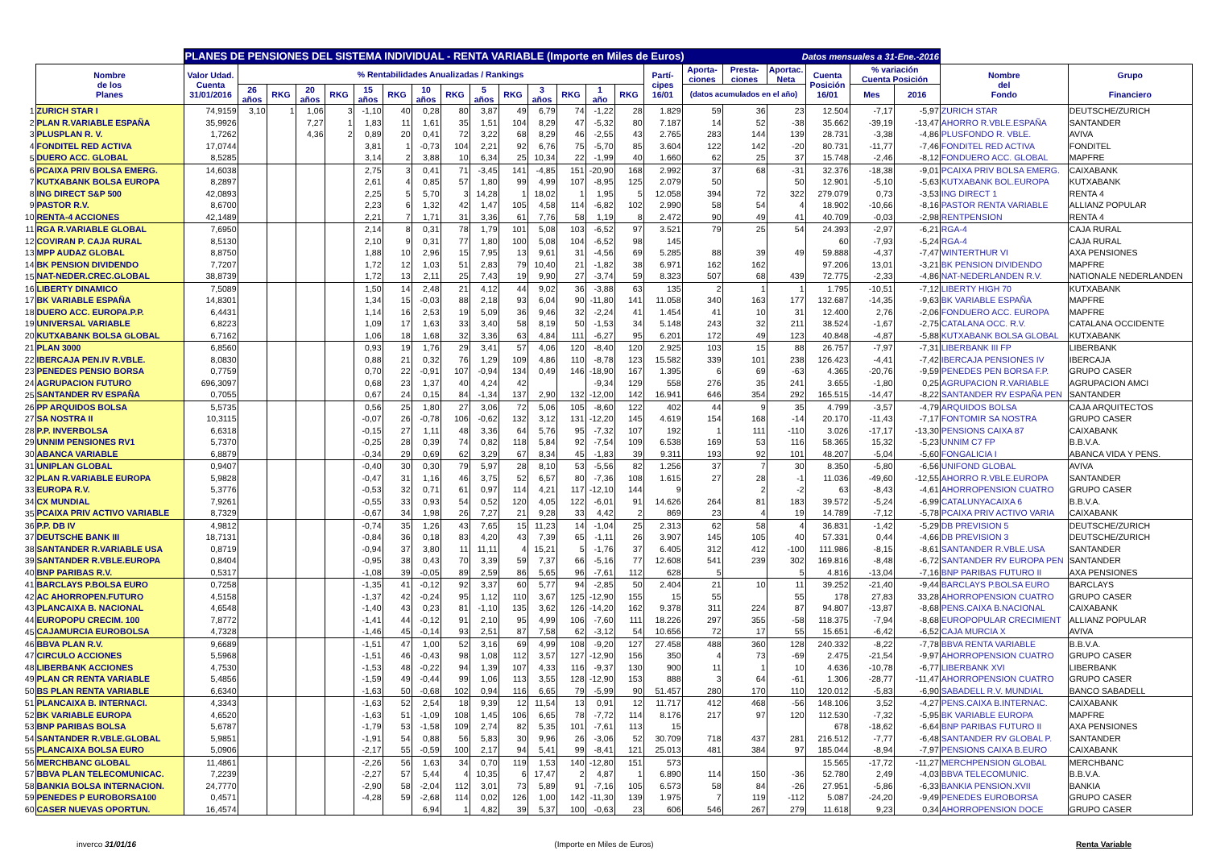| | | PLANES DE PENSIONES DEL SISTEMA INDIVIDUAL - RENTA VARIABLE (Importe en Miles de Euros) Datos mensuales a 31-Ene.-2016 | | | | | | | | | | | | | | | | | | | | | | | |
| --- | --- | --- | --- | --- | --- | --- | --- | --- | --- | --- | --- | --- | --- | --- | --- | --- | --- | --- | --- | --- | --- | --- | --- | --- | --- |
| | Nombre de los Planes | Valor Udad. Cuenta 31/01/2016 | % Rentabilidades Anualizadas / Rankings | | | | | | | | | | | | | | Partí- cipes 16/01 | Aporta- ciones | Presta- ciones | Aportac. Neta | Cuenta Posición 16/01 | % variación Cuenta Posición | | Nombre del Fondo | Grupo Financiero |
| | | | 26 años | RKG | 20 años | RKG | 15 años | RKG | 10 años | RKG | 5 años | RKG | 3 años | RKG | 1 año | RKG | | (datos acumulados en el año) | | | | Mes | 2016 | | |
| 1 | ZURICH STAR I | 74,9159 | 3,10 | 1 | 1,06 | 3 | -1,10 | 40 | 0,28 | 80 | 3,87 | 49 | 6,79 | 74 | -1,22 | 28 | 1.829 | 59 | 36 | 23 | 12.504 | -7,17 | -5,97 | ZURICH STAR | DEUTSCHE/ZURICH |
| 2 | PLAN R.VARIABLE ESPAÑA | 35,9926 | | | 7,27 | 1 | 1,83 | 11 | 1,61 | 35 | 1,51 | 104 | 8,29 | 47 | -5,32 | 80 | 7.187 | 14 | 52 | -38 | 35.662 | -39,19 | -13,47 | AHORRO R.VBLE.ESPAÑA | SANTANDER |
| 3 | PLUSPLAN R. V. | 1,7262 | | | 4,36 | 2 | 0,89 | 20 | 0,41 | 72 | 3,22 | 68 | 8,29 | 46 | -2,55 | 43 | 2.765 | 283 | 144 | 139 | 28.731 | -3,38 | -4,86 | PLUSFONDO R. VBLE. | AVIVA |
| 4 | FONDITEL RED ACTIVA | 17,0744 | | | | | 3,81 | 1 | -0,73 | 104 | 2,21 | 92 | 6,76 | 75 | -5,70 | 85 | 3.604 | 122 | 142 | -20 | 80.731 | -11,77 | -7,46 | FONDITEL RED ACTIVA | FONDITEL |
| 5 | DUERO ACC. GLOBAL | 8,5285 | | | | | 3,14 | 2 | 3,88 | 10 | 6,34 | 25 | 10,34 | 22 | -1,99 | 40 | 1.660 | 62 | 25 | 37 | 15.748 | -2,46 | -8,12 | FONDUERO ACC. GLOBAL | MAPFRE |
| 6 | PCAIXA PRIV BOLSA EMERG. | 14,6038 | | | | | 2,75 | 3 | 0,41 | 71 | -3,45 | 141 | -4,85 | 151 | -20,90 | 168 | 2.992 | 37 | 68 | -31 | 32.376 | -18,38 | -9,01 | PCAIXA PRIV BOLSA EMERG. | CAIXABANK |
| 7 | KUTXABANK BOLSA EUROPA | 8,2897 | | | | | 2,61 | 4 | 0,85 | 57 | 1,80 | 99 | 4,99 | 107 | -8,95 | 125 | 2.079 | 50 | | 50 | 12.901 | -5,10 | -5,63 | KUTXABANK BOL.EUROPA | KUTXABANK |
| 8 | ING DIRECT S&P 500 | 42,0893 | | | | | 2,25 | 5 | 5,70 | 3 | 14,28 | 1 | 18,02 | 1 | 1,95 | 5 | 12.058 | 394 | 72 | 322 | 279.079 | 0,73 | -3,53 | ING DIRECT 1 | RENTA 4 |
| 9 | PASTOR R.V. | 8,6700 | | | | | 2,23 | 6 | 1,32 | 42 | 1,47 | 105 | 4,58 | 114 | -6,82 | 102 | 2.990 | 58 | 54 | 4 | 18.902 | -10,66 | -8,16 | PASTOR RENTA VARIABLE | ALLIANZ POPULAR |
| 10 | RENTA-4 ACCIONES | 42,1489 | | | | | 2,21 | 7 | 1,71 | 31 | 3,36 | 61 | 7,76 | 58 | 1,19 | 8 | 2.472 | 90 | 49 | 41 | 40.709 | -0,03 | -2,98 | RENTPENSION | RENTA 4 |
| 11 | RGA R.VARIABLE GLOBAL | 7,6950 | | | | | 2,14 | 8 | 0,31 | 78 | 1,79 | 101 | 5,08 | 103 | -6,52 | 97 | 3.521 | 79 | 25 | 54 | 24.393 | -2,97 | -6,21 | RGA-4 | CAJA RURAL |
| 12 | COVIRAN P. CAJA RURAL | 8,5130 | | | | | 2,10 | 9 | 0,31 | 77 | 1,80 | 100 | 5,08 | 104 | -6,52 | 98 | 145 | | | | 60 | -7,93 | -5,24 | RGA-4 | CAJA RURAL |
| 13 | MPP AUDAZ GLOBAL | 8,8750 | | | | | 1,88 | 10 | 2,96 | 15 | 7,95 | 13 | 9,61 | 31 | -4,56 | 69 | 5.285 | 88 | 39 | 49 | 59.888 | -4,37 | -7,47 | WINTERTHUR VI | AXA PENSIONES |
| 14 | BK PENSION DIVIDENDO | 7,7207 | | | | | 1,72 | 12 | 1,03 | 51 | 2,83 | 79 | 10,40 | 21 | -1,82 | 38 | 6.971 | 162 | 162 | | 97.206 | 13,01 | -3,21 | BK PENSION DIVIDENDO | MAPFRE |
| 15 | NAT-NEDER.CREC.GLOBAL | 38,8739 | | | | | 1,72 | 13 | 2,11 | 25 | 7,43 | 19 | 9,90 | 27 | -3,74 | 59 | 8.323 | 507 | 68 | 439 | 72.775 | -2,33 | -4,86 | NAT-NEDERLANDEN R.V. | NATIONALE NEDERLANDEN |
| 16 | LIBERTY DINAMICO | 7,5089 | | | | | 1,50 | 14 | 2,48 | 21 | 4,12 | 44 | 9,02 | 36 | -3,88 | 63 | 135 | 2 | 1 | 1 | 1.795 | -10,51 | -7,12 | LIBERTY HIGH 70 | KUTXABANK |
| 17 | BK VARIABLE ESPAÑA | 14,8301 | | | | | 1,34 | 15 | -0,03 | 88 | 2,18 | 93 | 6,04 | 90 | -11,80 | 141 | 11.058 | 340 | 163 | 177 | 132.687 | -14,35 | -9,63 | BK VARIABLE ESPAÑA | MAPFRE |
| 18 | DUERO ACC. EUROPA.P.P. | 6,4431 | | | | | 1,14 | 16 | 2,53 | 19 | 5,09 | 36 | 9,46 | 32 | -2,24 | 41 | 1.454 | 41 | 10 | 31 | 12.400 | 2,76 | -2,06 | FONDUERO ACC. EUROPA | MAPFRE |
| 19 | UNIVERSAL VARIABLE | 6,8223 | | | | | 1,09 | 17 | 1,63 | 33 | 3,40 | 58 | 8,19 | 50 | -1,53 | 34 | 5.148 | 243 | 32 | 211 | 38.524 | -1,67 | -2,75 | CATALANA OCC. R.V. | CATALANA OCCIDENTE |
| 20 | KUTXABANK BOLSA GLOBAL | 6,7162 | | | | | 1,06 | 18 | 1,68 | 32 | 3,36 | 63 | 4,84 | 111 | -6,27 | 95 | 6.201 | 172 | 49 | 123 | 40.848 | -4,87 | -5,88 | KUTXABANK BOLSA GLOBAL | KUTXABANK |
| 21 | PLAN 3000 | 6,8560 | | | | | 0,93 | 19 | 1,76 | 29 | 3,41 | 57 | 4,06 | 120 | -8,40 | 120 | 2.925 | 103 | 15 | 88 | 26.757 | -7,97 | -7,31 | LIBERBANK III FP | LIBERBANK |
| 22 | IBERCAJA PEN.IV R.VBLE. | 8,0830 | | | | | 0,88 | 21 | 0,32 | 76 | 1,29 | 109 | 4,86 | 110 | -8,78 | 123 | 15.582 | 339 | 101 | 238 | 126.423 | -4,41 | -7,42 | IBERCAJA PENSIONES IV | IBERCAJA |
| 23 | PENEDES PENSIO BORSA | 0,7759 | | | | | 0,70 | 22 | -0,91 | 107 | -0,94 | 134 | 0,49 | 146 | -18,90 | 167 | 1.395 | 6 | 69 | -63 | 4.365 | -20,76 | -9,59 | PENEDES PEN BORSA F.P. | GRUPO CASER |
| 24 | AGRUPACION FUTURO | 696,3097 | | | | | 0,68 | 23 | 1,37 | 40 | 4,24 | 42 | | | -9,34 | 129 | 558 | 276 | 35 | 241 | 3.655 | -1,80 | 0,25 | AGRUPACION R.VARIABLE | AGRUPACION AMCI |
| 25 | SANTANDER RV ESPAÑA | 0,7055 | | | | | 0,67 | 24 | 0,15 | 84 | -1,34 | 137 | 2,90 | 132 | -12,00 | 142 | 16.941 | 646 | 354 | 292 | 165.515 | -14,47 | -8,22 | SANTANDER RV ESPAÑA PEN | SANTANDER |
| 26 | PP ARQUIDOS BOLSA | 5,5735 | | | | | 0,56 | 25 | 1,80 | 27 | 3,06 | 72 | 5,06 | 105 | -8,60 | 122 | 402 | 44 | 9 | 35 | 4.799 | -3,57 | -4,79 | ARQUIDOS BOLSA | CAJA ARQUITECTOS |
| 27 | SA NOSTRA II | 10,3115 | | | | | -0,07 | 26 | -0,78 | 106 | -0,62 | 132 | 3,12 | 131 | -12,20 | 145 | 4.619 | 154 | 168 | -14 | 20.170 | -11,43 | -7,17 | FONTOMIR SA NOSTRA | GRUPO CASER |
| 28 | P.P. INVERBOLSA | 6,6318 | | | | | -0,15 | 27 | 1,11 | 48 | 3,36 | 64 | 5,76 | 95 | -7,32 | 107 | 192 | 1 | 111 | -110 | 3.026 | -17,17 | -13,30 | PENSIONS CAIXA 87 | CAIXABANK |
| 29 | UNNIM PENSIONES RV1 | 5,7370 | | | | | -0,25 | 28 | 0,39 | 74 | 0,82 | 118 | 5,84 | 92 | -7,54 | 109 | 6.538 | 169 | 53 | 116 | 58.365 | 15,32 | -5,23 | UNNIM C7 FP | B.B.V.A. |
| 30 | ABANCA VARIABLE | 6,8879 | | | | | -0,34 | 29 | 0,69 | 62 | 3,29 | 67 | 8,34 | 45 | -1,83 | 39 | 9.311 | 193 | 92 | 101 | 48.207 | -5,04 | -5,60 | FONGALICIA I | ABANCA VIDA Y PENS. |
| 31 | UNIPLAN GLOBAL | 0,9407 | | | | | -0,40 | 30 | 0,30 | 79 | 5,97 | 28 | 8,10 | 53 | -5,56 | 82 | 1.256 | 37 | 7 | 30 | 8.350 | -5,80 | -6,56 | UNIFOND GLOBAL | AVIVA |
| 32 | PLAN R.VARIABLE EUROPA | 5,9828 | | | | | -0,47 | 31 | 1,16 | 46 | 3,75 | 52 | 6,57 | 80 | -7,36 | 108 | 1.615 | 27 | 28 | -1 | 11.036 | -49,60 | -12,55 | AHORRO R.VBLE.EUROPA | SANTANDER |
| 33 | EUROPA R.V. | 5,3776 | | | | | -0,53 | 32 | 0,71 | 61 | 0,97 | 114 | 4,21 | 117 | -12,10 | 144 | 9 | | 2 | -2 | 63 | -8,43 | -4,61 | AHORROPENSION CUATRO | GRUPO CASER |
| 34 | CX MUNDIAL | 7,9261 | | | | | -0,55 | 33 | 0,93 | 54 | 0,52 | 120 | 4,05 | 122 | -6,01 | 91 | 14.626 | 264 | 81 | 183 | 39.572 | -5,24 | -6,99 | CATALUNYACAIXA 6 | B.B.V.A. |
| 35 | PCAIXA PRIV ACTIVO VARIABLE | 8,7329 | | | | | -0,67 | 34 | 1,98 | 26 | 7,27 | 21 | 9,28 | 33 | 4,42 | 2 | 869 | 23 | 4 | 19 | 14.789 | -7,12 | -5,78 | PCAIXA PRIV ACTIVO VARIA | CAIXABANK |
| 36 | P.P. DB IV | 4,9812 | | | | | -0,74 | 35 | 1,26 | 43 | 7,65 | 15 | 11,23 | 14 | -1,04 | 25 | 2.313 | 62 | 58 | 4 | 36.831 | -1,42 | -5,29 | DB PREVISION 5 | DEUTSCHE/ZURICH |
| 37 | DEUTSCHE BANK III | 18,7131 | | | | | -0,84 | 36 | 0,18 | 83 | 4,20 | 43 | 7,39 | 65 | -1,11 | 26 | 3.907 | 145 | 105 | 40 | 57.331 | 0,44 | -4,66 | DB PREVISION 3 | DEUTSCHE/ZURICH |
| 38 | SANTANDER R.VARIABLE USA | 0,8719 | | | | | -0,94 | 37 | 3,80 | 11 | 11,11 | 4 | 15,21 | 5 | -1,76 | 37 | 6.405 | 312 | 412 | -100 | 111.986 | -8,15 | -8,61 | SANTANDER R.VBLE.USA | SANTANDER |
| 39 | SANTANDER R.VBLE.EUROPA | 0,8404 | | | | | -0,95 | 38 | 0,43 | 70 | 3,39 | 59 | 7,37 | 66 | -5,16 | 77 | 12.608 | 541 | 239 | 302 | 169.816 | -8,48 | -6,72 | SANTANDER RV EUROPA PEN | SANTANDER |
| 40 | BNP PARIBAS R.V. | 0,5317 | | | | | -1,08 | 39 | -0,05 | 89 | 2,59 | 86 | 5,65 | 96 | -7,61 | 112 | 628 | 5 | | 5 | 4.816 | -13,04 | -7,16 | BNP PARIBAS FUTURO II | AXA PENSIONES |
| 41 | BARCLAYS P.BOLSA EURO | 0,7258 | | | | | -1,35 | 41 | -0,12 | 92 | 3,37 | 60 | 5,77 | 94 | -2,85 | 50 | 2.404 | 21 | 10 | 11 | 39.252 | -21,40 | -9,44 | BARCLAYS P.BOLSA EURO | BARCLAYS |
| 42 | AC AHORROPEN.FUTURO | 4,5158 | | | | | -1,37 | 42 | -0,24 | 95 | 1,12 | 110 | 3,67 | 125 | -12,90 | 155 | 15 | 55 | | 55 | 178 | 27,83 | 33,28 | AHORROPENSION CUATRO | GRUPO CASER |
| 43 | PLANCAIXA B. NACIONAL | 4,6548 | | | | | -1,40 | 43 | 0,23 | 81 | -1,10 | 135 | 3,62 | 126 | -14,20 | 162 | 9.378 | 311 | 224 | 87 | 94.807 | -13,87 | -8,68 | PENS.CAIXA B.NACIONAL | CAIXABANK |
| 44 | EUROPOPU CRECIM. 100 | 7,8772 | | | | | -1,41 | 44 | -0,12 | 91 | 2,10 | 95 | 4,99 | 106 | -7,60 | 111 | 18.226 | 297 | 355 | -58 | 118.375 | -7,94 | -8,68 | EUROPOPULAR CRECIMIENT | ALLIANZ POPULAR |
| 45 | CAJAMURCIA EUROBOLSA | 4,7328 | | | | | -1,46 | 45 | -0,14 | 93 | 2,51 | 87 | 7,58 | 62 | -3,12 | 54 | 10.656 | 72 | 17 | 55 | 15.651 | -6,42 | -6,52 | CAJA MURCIA X | AVIVA |
| 46 | BBVA PLAN R.V. | 9,6689 | | | | | -1,51 | 47 | 1,00 | 52 | 3,16 | 69 | 4,99 | 108 | -9,20 | 127 | 27.458 | 488 | 360 | 128 | 240.332 | -8,22 | -7,78 | BBVA RENTA VARIABLE | B.B.V.A. |
| 47 | CIRCULO ACCIONES | 5,5968 | | | | | -1,51 | 46 | -0,43 | 98 | 1,08 | 112 | 3,57 | 127 | -12,90 | 156 | 350 | 4 | 73 | -69 | 2.475 | -21,54 | -9,97 | AHORROPENSION CUATRO | GRUPO CASER |
| 48 | LIBERBANK ACCIONES | 4,7530 | | | | | -1,53 | 48 | -0,22 | 94 | 1,39 | 107 | 4,33 | 116 | -9,37 | 130 | 900 | 11 | 1 | 10 | 4.636 | -10,78 | -6,77 | LIBERBANK XVI | LIBERBANK |
| 49 | PLAN CR RENTA VARIABLE | 5,4856 | | | | | -1,59 | 49 | -0,44 | 99 | 1,06 | 113 | 3,55 | 128 | -12,90 | 153 | 888 | 3 | 64 | -61 | 1.306 | -28,77 | -11,47 | AHORROPENSION CUATRO | GRUPO CASER |
| 50 | BS PLAN RENTA VARIABLE | 6,6340 | | | | | -1,63 | 50 | -0,68 | 102 | 0,94 | 116 | 6,65 | 79 | -5,99 | 90 | 51.457 | 280 | 170 | 110 | 120.012 | -5,83 | -6,90 | SABADELL R.V. MUNDIAL | BANCO SABADELL |
| 51 | PLANCAIXA B. INTERNACI. | 4,3343 | | | | | -1,63 | 52 | 2,54 | 18 | 9,39 | 12 | 11,54 | 13 | 0,91 | 12 | 11.717 | 412 | 468 | -56 | 148.106 | 3,52 | -4,27 | PENS.CAIXA B.INTERNAC. | CAIXABANK |
| 52 | BK VARIABLE EUROPA | 4,6520 | | | | | -1,63 | 51 | -1,09 | 108 | 1,45 | 106 | 6,65 | 78 | -7,72 | 114 | 8.176 | 217 | 97 | 120 | 112.530 | -7,32 | -5,95 | BK VARIABLE EUROPA | MAPFRE |
| 53 | BNP PARIBAS BOLSA | 5,6787 | | | | | -1,79 | 53 | -1,58 | 109 | 2,74 | 82 | 5,35 | 101 | -7,61 | 113 | 15 | | | | 678 | -18,62 | -6,64 | BNP PARIBAS FUTURO II | AXA PENSIONES |
| 54 | SANTANDER R.VBLE.GLOBAL | 5,9851 | | | | | -1,91 | 54 | 0,88 | 56 | 5,83 | 30 | 9,96 | 26 | -3,06 | 52 | 30.709 | 718 | 437 | 281 | 216.512 | -7,77 | -6,48 | SANTANDER RV GLOBAL P. | SANTANDER |
| 55 | PLANCAIXA BOLSA EURO | 5,0906 | | | | | -2,17 | 55 | -0,59 | 100 | 2,17 | 94 | 5,41 | 99 | -8,41 | 121 | 25.013 | 481 | 384 | 97 | 185.044 | -8,94 | -7,97 | PENSIONS CAIXA B.EURO | CAIXABANK |
| 56 | MERCHBANC GLOBAL | 11,4861 | | | | | -2,26 | 56 | 1,63 | 34 | 0,70 | 119 | 1,53 | 140 | -12,80 | 151 | 573 | | | | 15.565 | -17,72 | -11,27 | MERCHPENSION GLOBAL | MERCHBANC |
| 57 | BBVA PLAN TELECOMUNICAC. | 7,2239 | | | | | -2,27 | 57 | 5,44 | 4 | 10,35 | 6 | 17,47 | 2 | 4,87 | 1 | 6.890 | 114 | 150 | -36 | 52.780 | 2,49 | -4,03 | BBVA TELECOMUNIC. | B.B.V.A. |
| 58 | BANKIA BOLSA INTERNACION. | 24,7770 | | | | | -2,90 | 58 | -2,04 | 112 | 3,01 | 73 | 5,89 | 91 | -7,16 | 105 | 6.573 | 58 | 84 | -26 | 27.951 | -5,86 | -6,33 | BANKIA PENSION.XVII | BANKIA |
| 59 | PENEDES P EUROBORSA100 | 0,4571 | | | | | -4,28 | 59 | -2,68 | 114 | 0,02 | 126 | 1,00 | 142 | -11,30 | 139 | 1.975 | 7 | 119 | -112 | 5.087 | -24,20 | -9,49 | PENEDES EUROBORSA | GRUPO CASER |
| 60 | CASER NUEVAS OPORTUN. | 16,4574 | | | | | | | 6,94 | 1 | 4,82 | 39 | 5,37 | 100 | -0,63 | 23 | 606 | 546 | 267 | 279 | 11.618 | 9,23 | 0,34 | AHORROPENSION DOCE | GRUPO CASER |
inverco 31/01/16 (Importe en Miles de Euros) Renta Variable